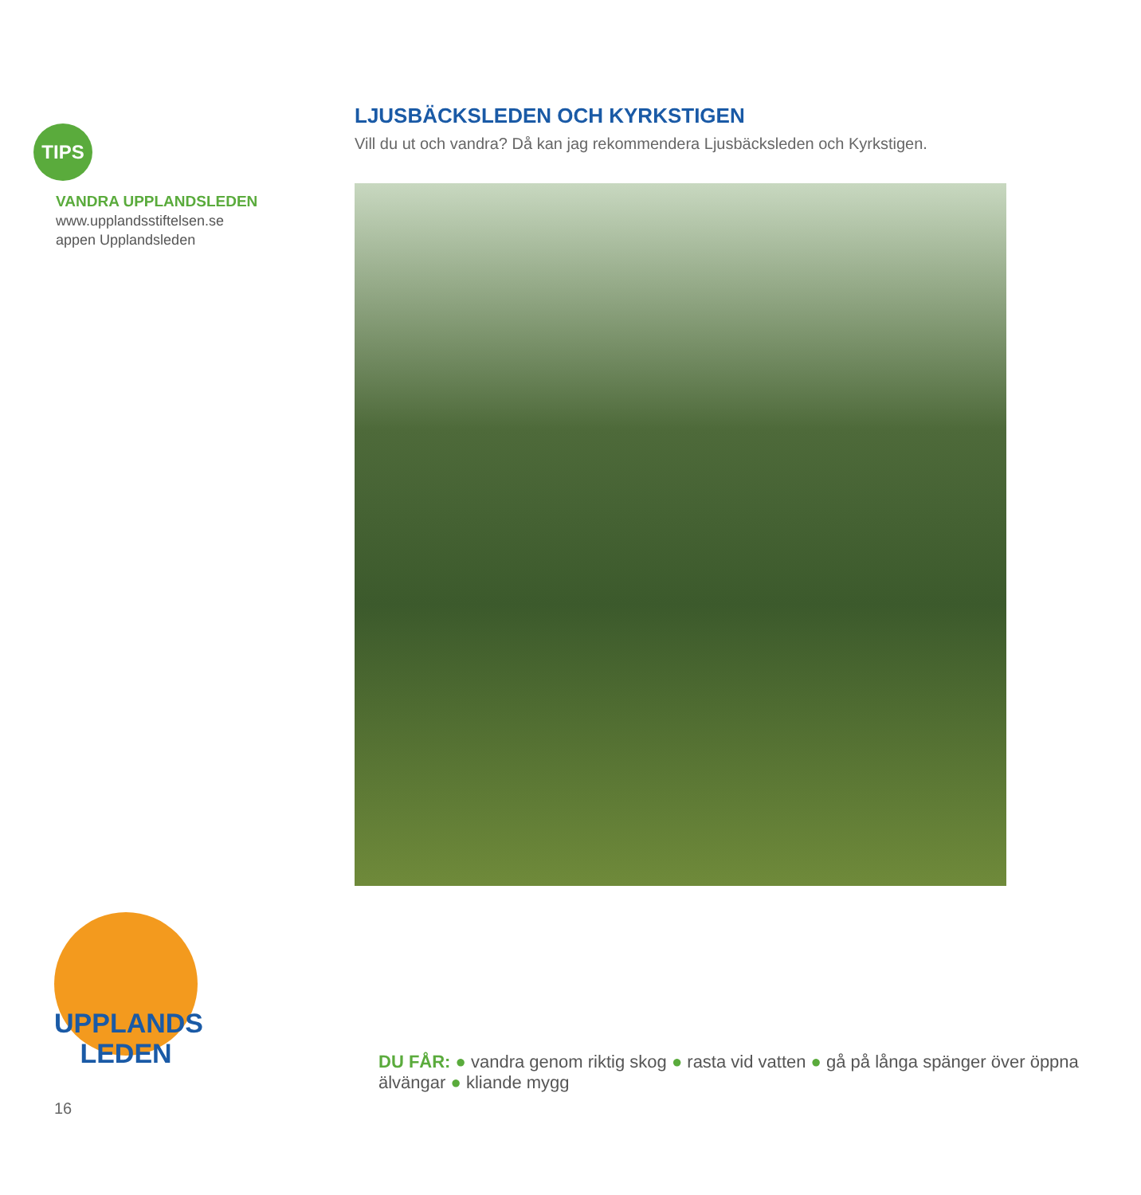TIPS
VANDRA UPPLANDSLEDEN
www.upplandsstiftelsen.se
appen Upplandsleden
LJUSBÄCKSLEDEN OCH KYRKSTIGEN
Vill du ut och vandra? Då kan jag rekommendera Ljusbäcksleden och Kyrkstigen.
UPPLANDS
LEDEN
DU FÅR: ● vandra genom riktig skog ● rasta vid vatten ● gå på långa spänger över öppna älvängar ● kliande mygg
16